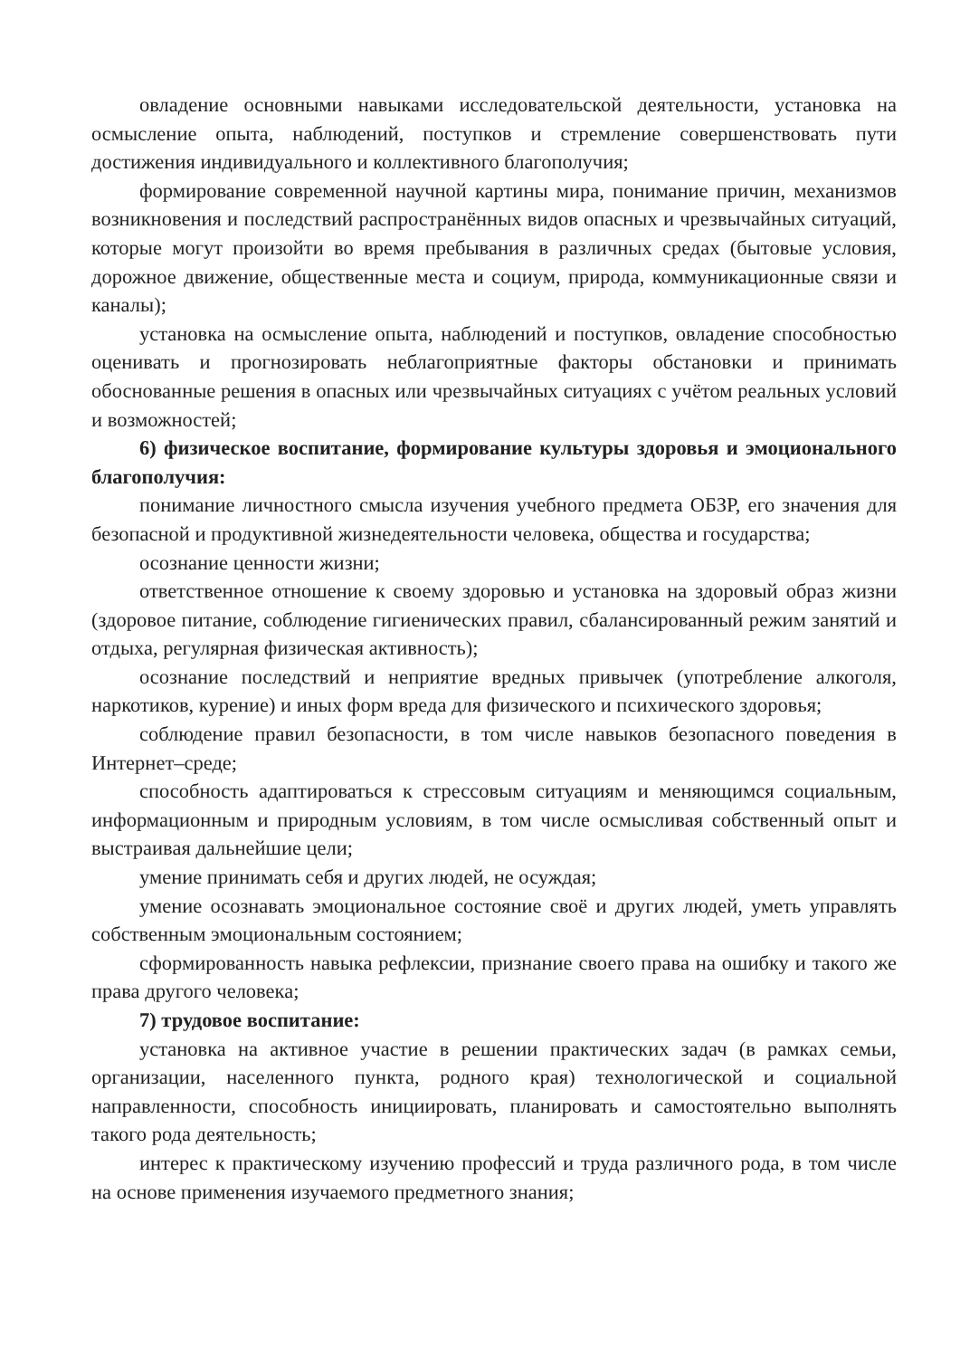овладение основными навыками исследовательской деятельности, установка на осмысление опыта, наблюдений, поступков и стремление совершенствовать пути достижения индивидуального и коллективного благополучия;
формирование современной научной картины мира, понимание причин, механизмов возникновения и последствий распространённых видов опасных и чрезвычайных ситуаций, которые могут произойти во время пребывания в различных средах (бытовые условия, дорожное движение, общественные места и социум, природа, коммуникационные связи и каналы);
установка на осмысление опыта, наблюдений и поступков, овладение способностью оценивать и прогнозировать неблагоприятные факторы обстановки и принимать обоснованные решения в опасных или чрезвычайных ситуациях с учётом реальных условий и возможностей;
6) физическое воспитание, формирование культуры здоровья и эмоционального благополучия:
понимание личностного смысла изучения учебного предмета ОБЗР, его значения для безопасной и продуктивной жизнедеятельности человека, общества и государства;
осознание ценности жизни;
ответственное отношение к своему здоровью и установка на здоровый образ жизни (здоровое питание, соблюдение гигиенических правил, сбалансированный режим занятий и отдыха, регулярная физическая активность);
осознание последствий и неприятие вредных привычек (употребление алкоголя, наркотиков, курение) и иных форм вреда для физического и психического здоровья;
соблюдение правил безопасности, в том числе навыков безопасного поведения в Интернет–среде;
способность адаптироваться к стрессовым ситуациям и меняющимся социальным, информационным и природным условиям, в том числе осмысливая собственный опыт и выстраивая дальнейшие цели;
умение принимать себя и других людей, не осуждая;
умение осознавать эмоциональное состояние своё и других людей, уметь управлять собственным эмоциональным состоянием;
сформированность навыка рефлексии, признание своего права на ошибку и такого же права другого человека;
7) трудовое воспитание:
установка на активное участие в решении практических задач (в рамках семьи, организации, населенного пункта, родного края) технологической и социальной направленности, способность инициировать, планировать и самостоятельно выполнять такого рода деятельность;
интерес к практическому изучению профессий и труда различного рода, в том числе на основе применения изучаемого предметного знания;